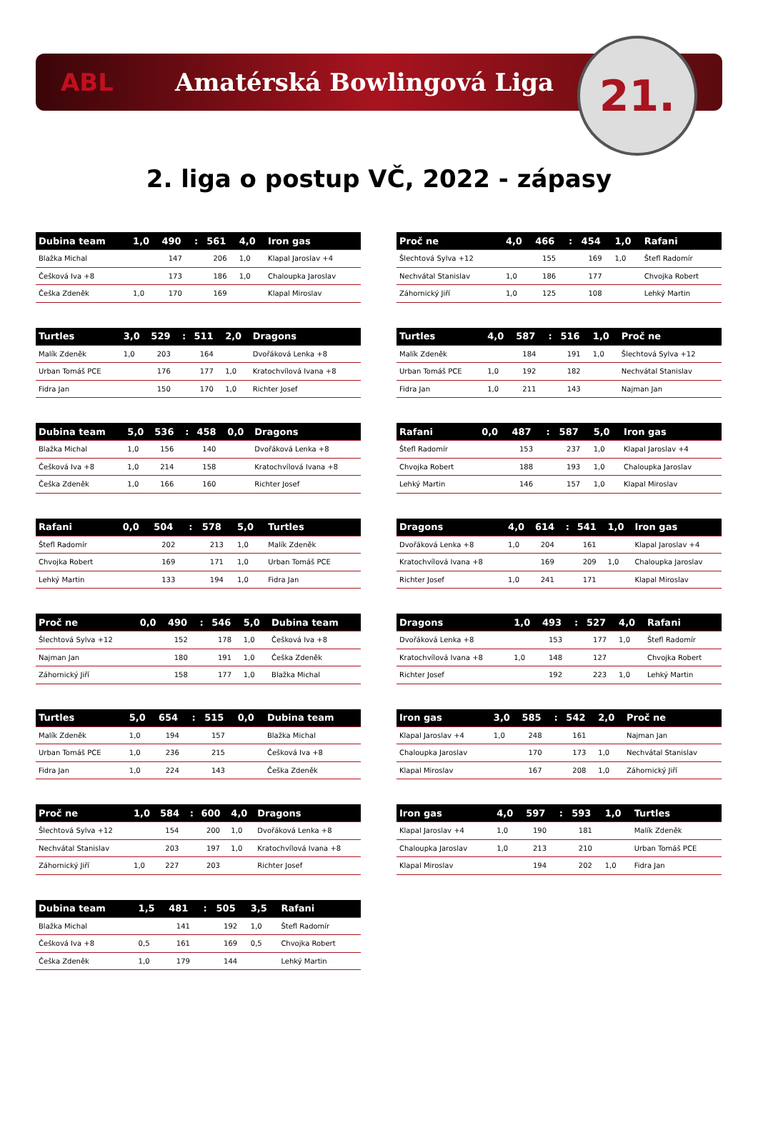ABL Amatérská Bowlingová Liga
21.
2. liga o postup VČ, 2022 - zápasy
| Dubina team | 1,0 | 490 | : | 561 | 4,0 | Iron gas |
| --- | --- | --- | --- | --- | --- | --- |
| Blažka Michal | | 147 | | 206 | 1,0 | Klapal Jaroslav +4 |
| Češková Iva +8 | | 173 | | 186 | 1,0 | Chaloupka Jaroslav |
| Češka Zdeněk | 1,0 | 170 | | 169 | | Klapal Miroslav |
| Proč ne | 4,0 | 466 | : | 454 | 1,0 | Rafani |
| --- | --- | --- | --- | --- | --- | --- |
| Šlechtová Sylva +12 | | 155 | | 169 | 1,0 | Štefl Radomír |
| Nechvátal Stanislav | 1,0 | 186 | | 177 | | Chvojka Robert |
| Záhornický Jiří | 1,0 | 125 | | 108 | | Lehký Martin |
| Turtles | 3,0 | 529 | : | 511 | 2,0 | Dragons |
| --- | --- | --- | --- | --- | --- | --- |
| Malík Zdeněk | 1,0 | 203 | | 164 | | Dvořáková Lenka +8 |
| Urban Tomáš PCE | | 176 | | 177 | 1,0 | Kratochvílová Ivana +8 |
| Fidra Jan | | 150 | | 170 | 1,0 | Richter Josef |
| Turtles | 4,0 | 587 | : | 516 | 1,0 | Proč ne |
| --- | --- | --- | --- | --- | --- | --- |
| Malík Zdeněk | | 184 | | 191 | 1,0 | Šlechtová Sylva +12 |
| Urban Tomáš PCE | 1,0 | 192 | | 182 | | Nechvátal Stanislav |
| Fidra Jan | 1,0 | 211 | | 143 | | Najman Jan |
| Dubina team | 5,0 | 536 | : | 458 | 0,0 | Dragons |
| --- | --- | --- | --- | --- | --- | --- |
| Blažka Michal | 1,0 | 156 | | 140 | | Dvořáková Lenka +8 |
| Češková Iva +8 | 1,0 | 214 | | 158 | | Kratochvílová Ivana +8 |
| Češka Zdeněk | 1,0 | 166 | | 160 | | Richter Josef |
| Rafani | 0,0 | 487 | : | 587 | 5,0 | Iron gas |
| --- | --- | --- | --- | --- | --- | --- |
| Štefl Radomír | | 153 | | 237 | 1,0 | Klapal Jaroslav +4 |
| Chvojka Robert | | 188 | | 193 | 1,0 | Chaloupka Jaroslav |
| Lehký Martin | | 146 | | 157 | 1,0 | Klapal Miroslav |
| Rafani | 0,0 | 504 | : | 578 | 5,0 | Turtles |
| --- | --- | --- | --- | --- | --- | --- |
| Štefl Radomír | | 202 | | 213 | 1,0 | Malík Zdeněk |
| Chvojka Robert | | 169 | | 171 | 1,0 | Urban Tomáš PCE |
| Lehký Martin | | 133 | | 194 | 1,0 | Fidra Jan |
| Dragons | 4,0 | 614 | : | 541 | 1,0 | Iron gas |
| --- | --- | --- | --- | --- | --- | --- |
| Dvořáková Lenka +8 | 1,0 | 204 | | 161 | | Klapal Jaroslav +4 |
| Kratochvílová Ivana +8 | | 169 | | 209 | 1,0 | Chaloupka Jaroslav |
| Richter Josef | 1,0 | 241 | | 171 | | Klapal Miroslav |
| Proč ne | 0,0 | 490 | : | 546 | 5,0 | Dubina team |
| --- | --- | --- | --- | --- | --- | --- |
| Šlechtová Sylva +12 | | 152 | | 178 | 1,0 | Češková Iva +8 |
| Najman Jan | | 180 | | 191 | 1,0 | Češka Zdeněk |
| Záhornický Jiří | | 158 | | 177 | 1,0 | Blažka Michal |
| Dragons | 1,0 | 493 | : | 527 | 4,0 | Rafani |
| --- | --- | --- | --- | --- | --- | --- |
| Dvořáková Lenka +8 | | 153 | | 177 | 1,0 | Štefl Radomír |
| Kratochvílová Ivana +8 | 1,0 | 148 | | 127 | | Chvojka Robert |
| Richter Josef | | 192 | | 223 | 1,0 | Lehký Martin |
| Turtles | 5,0 | 654 | : | 515 | 0,0 | Dubina team |
| --- | --- | --- | --- | --- | --- | --- |
| Malík Zdeněk | 1,0 | 194 | | 157 | | Blažka Michal |
| Urban Tomáš PCE | 1,0 | 236 | | 215 | | Češková Iva +8 |
| Fidra Jan | 1,0 | 224 | | 143 | | Češka Zdeněk |
| Iron gas | 3,0 | 585 | : | 542 | 2,0 | Proč ne |
| --- | --- | --- | --- | --- | --- | --- |
| Klapal Jaroslav +4 | 1,0 | 248 | | 161 | | Najman Jan |
| Chaloupka Jaroslav | | 170 | | 173 | 1,0 | Nechvátal Stanislav |
| Klapal Miroslav | | 167 | | 208 | 1,0 | Záhornický Jiří |
| Proč ne | 1,0 | 584 | : | 600 | 4,0 | Dragons |
| --- | --- | --- | --- | --- | --- | --- |
| Šlechtová Sylva +12 | | 154 | | 200 | 1,0 | Dvořáková Lenka +8 |
| Nechvátal Stanislav | | 203 | | 197 | 1,0 | Kratochvílová Ivana +8 |
| Záhornický Jiří | 1,0 | 227 | | 203 | | Richter Josef |
| Iron gas | 4,0 | 597 | : | 593 | 1,0 | Turtles |
| --- | --- | --- | --- | --- | --- | --- |
| Klapal Jaroslav +4 | 1,0 | 190 | | 181 | | Malík Zdeněk |
| Chaloupka Jaroslav | 1,0 | 213 | | 210 | | Urban Tomáš PCE |
| Klapal Miroslav | | 194 | | 202 | 1,0 | Fidra Jan |
| Dubina team | 1,5 | 481 | : | 505 | 3,5 | Rafani |
| --- | --- | --- | --- | --- | --- | --- |
| Blažka Michal | | 141 | | 192 | 1,0 | Štefl Radomír |
| Češková Iva +8 | 0,5 | 161 | | 169 | 0,5 | Chvojka Robert |
| Češka Zdeněk | 1,0 | 179 | | 144 | | Lehký Martin |